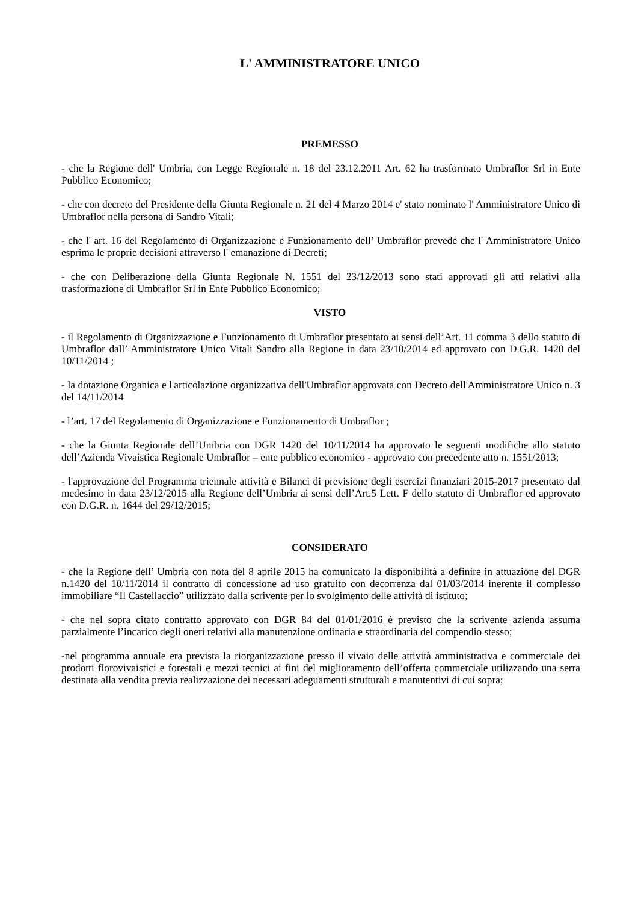L' AMMINISTRATORE UNICO
PREMESSO
- che la Regione dell' Umbria, con Legge Regionale n. 18 del 23.12.2011 Art. 62 ha trasformato Umbraflor Srl in Ente Pubblico Economico;
- che con decreto del Presidente della Giunta Regionale n. 21 del 4 Marzo 2014 e' stato nominato l' Amministratore Unico di Umbraflor nella persona di Sandro Vitali;
- che l' art. 16 del Regolamento di Organizzazione e Funzionamento dell’ Umbraflor prevede che l' Amministratore Unico esprima le proprie decisioni attraverso l' emanazione di Decreti;
- che con Deliberazione della Giunta Regionale N. 1551 del 23/12/2013 sono stati approvati gli atti relativi alla trasformazione di Umbraflor Srl in Ente Pubblico Economico;
VISTO
- il Regolamento di Organizzazione e Funzionamento di Umbraflor presentato ai sensi dell’Art. 11 comma 3 dello statuto di Umbraflor dall’ Amministratore Unico Vitali Sandro alla Regione in data 23/10/2014 ed approvato con D.G.R. 1420 del 10/11/2014 ;
- la dotazione Organica e l'articolazione organizzativa dell'Umbraflor approvata con Decreto dell'Amministratore Unico n. 3 del 14/11/2014
- l’art. 17 del Regolamento di Organizzazione e Funzionamento di Umbraflor ;
- che la Giunta Regionale dell’Umbria con DGR 1420 del 10/11/2014 ha approvato le seguenti modifiche allo statuto dell’Azienda Vivaistica Regionale Umbraflor – ente pubblico economico - approvato con precedente atto n. 1551/2013;
- l'approvazione del Programma triennale attività e Bilanci di previsione degli esercizi finanziari 2015-2017 presentato dal medesimo in data 23/12/2015 alla Regione dell’Umbria ai sensi dell’Art.5 Lett. F dello statuto di Umbraflor ed approvato con D.G.R. n. 1644 del 29/12/2015;
CONSIDERATO
- che la Regione dell’ Umbria con nota del 8 aprile 2015 ha comunicato la disponibilità a definire in attuazione del DGR n.1420 del 10/11/2014 il contratto di concessione ad uso gratuito con decorrenza dal 01/03/2014 inerente il complesso immobiliare “Il Castellaccio” utilizzato dalla scrivente per lo svolgimento delle attività di istituto;
- che nel sopra citato contratto approvato con DGR 84 del 01/01/2016 è previsto che la scrivente azienda assuma parzialmente l’incarico degli oneri relativi alla manutenzione ordinaria e straordinaria del compendio stesso;
-nel programma annuale era prevista la riorganizzazione presso il vivaio delle attività amministrativa e commerciale dei prodotti florovivaistici e forestali e mezzi tecnici ai fini del miglioramento dell’offerta commerciale utilizzando una serra destinata alla vendita previa realizzazione dei necessari adeguamenti strutturali e manutentivi di cui sopra;